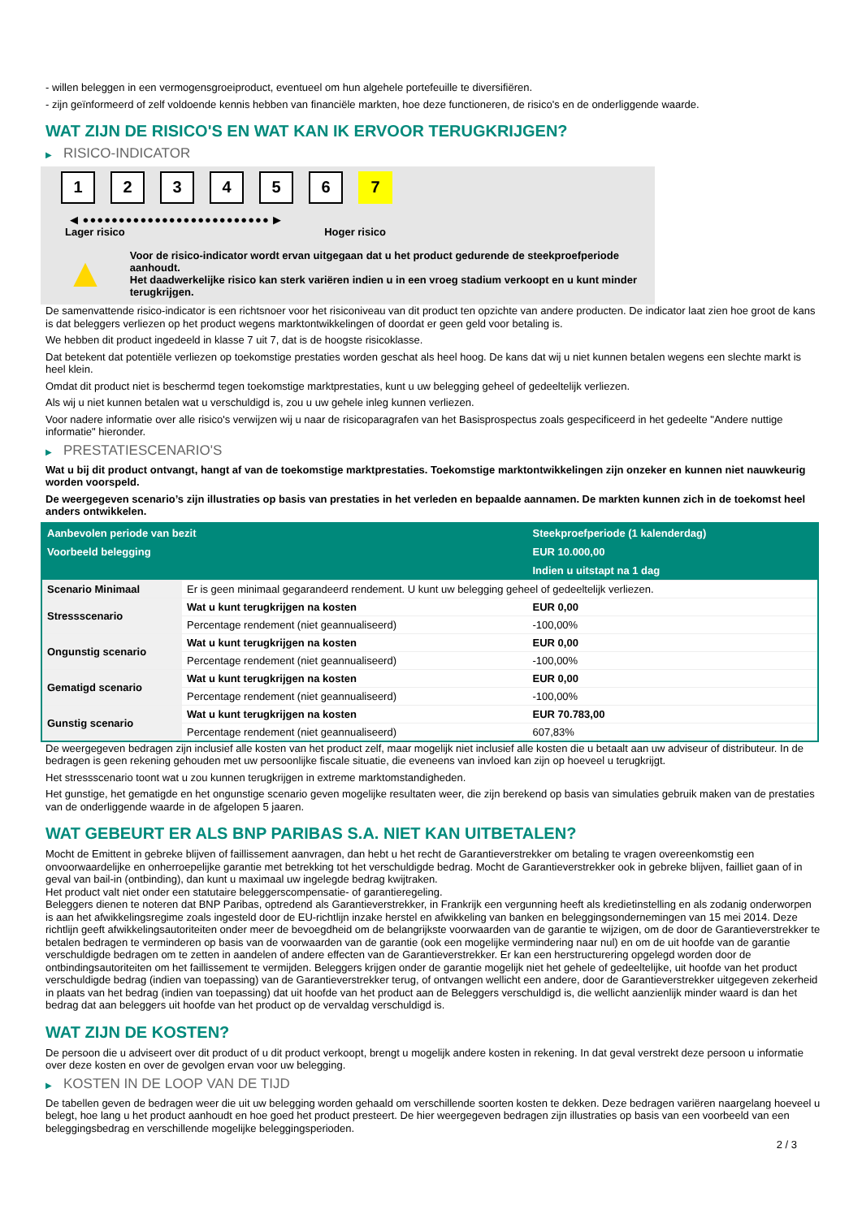- willen beleggen in een vermogensgroeiproduct, eventueel om hun algehele portefeuille te diversifiëren.
- zijn geïnformeerd of zelf voldoende kennis hebben van financiële markten, hoe deze functioneren, de risico's en de onderliggende waarde.
WAT ZIJN DE RISICO'S EN WAT KAN IK ERVOOR TERUGKRIJGEN?
▶ RISICO-INDICATOR
1 2 3 4 5 6 7
◀ ●●●●●●●●●●●●●●●●●●●●●●●●●● ▶
Lager risico Hoger risico
▲
Voor de risico-indicator wordt ervan uitgegaan dat u het product gedurende de steekproefperiode aanhoudt.
Het daadwerkelijke risico kan sterk variëren indien u in een vroeg stadium verkoopt en u kunt minder terugkrijgen.
De samenvattende risico-indicator is een richtsnoer voor het risiconiveau van dit product ten opzichte van andere producten. De indicator laat zien hoe groot de kans is dat beleggers verliezen op het product wegens marktontwikkelingen of doordat er geen geld voor betaling is.
We hebben dit product ingedeeld in klasse 7 uit 7, dat is de hoogste risicoklasse.
Dat betekent dat potentiële verliezen op toekomstige prestaties worden geschat als heel hoog. De kans dat wij u niet kunnen betalen wegens een slechte markt is heel klein.
Omdat dit product niet is beschermd tegen toekomstige marktprestaties, kunt u uw belegging geheel of gedeeltelijk verliezen.
Als wij u niet kunnen betalen wat u verschuldigd is, zou u uw gehele inleg kunnen verliezen.
Voor nadere informatie over alle risico's verwijzen wij u naar de risicoparagrafen van het Basisprospectus zoals gespecificeerd in het gedeelte "Andere nuttige informatie" hieronder.
▶ PRESTATIESCENARIO'S
Wat u bij dit product ontvangt, hangt af van de toekomstige marktprestaties. Toekomstige marktontwikkelingen zijn onzeker en kunnen niet nauwkeurig worden voorspeld.
De weergegeven scenario’s zijn illustraties op basis van prestaties in het verleden en bepaalde aannamen. De markten kunnen zich in de toekomst heel anders ontwikkelen.
| Aanbevolen periode van bezit | | Steekproefperiode (1 kalenderdag) |
| --- | --- | --- |
| Voorbeeld belegging | | EUR 10.000,00 |
| | | Indien u uitstapt na 1 dag |
| Scenario Minimaal | Er is geen minimaal gegarandeerd rendement. U kunt uw belegging geheel of gedeeltelijk verliezen. | |
| Stressscenario | Wat u kunt terugkrijgen na kosten | EUR 0,00 |
| | Percentage rendement (niet geannualiseerd) | -100,00% |
| Ongunstig scenario | Wat u kunt terugkrijgen na kosten | EUR 0,00 |
| | Percentage rendement (niet geannualiseerd) | -100,00% |
| Gematigd scenario | Wat u kunt terugkrijgen na kosten | EUR 0,00 |
| | Percentage rendement (niet geannualiseerd) | -100,00% |
| Gunstig scenario | Wat u kunt terugkrijgen na kosten | EUR 70.783,00 |
| | Percentage rendement (niet geannualiseerd) | 607,83% |
De weergegeven bedragen zijn inclusief alle kosten van het product zelf, maar mogelijk niet inclusief alle kosten die u betaalt aan uw adviseur of distributeur. In de bedragen is geen rekening gehouden met uw persoonlijke fiscale situatie, die eveneens van invloed kan zijn op hoeveel u terugkrijgt.
Het stressscenario toont wat u zou kunnen terugkrijgen in extreme marktomstandigheden.
Het gunstige, het gematigde en het ongunstige scenario geven mogelijke resultaten weer, die zijn berekend op basis van simulaties gebruik maken van de prestaties van de onderliggende waarde in de afgelopen 5 jaaren.
WAT GEBEURT ER ALS BNP PARIBAS S.A. NIET KAN UITBETALEN?
Mocht de Emittent in gebreke blijven of faillissement aanvragen, dan hebt u het recht de Garantieverstrekker om betaling te vragen overeenkomstig een onvoorwaardelijke en onherroepelijke garantie met betrekking tot het verschuldigde bedrag. Mocht de Garantieverstrekker ook in gebreke blijven, failliet gaan of in geval van bail-in (ontbinding), dan kunt u maximaal uw ingelegde bedrag kwijtraken.
Het product valt niet onder een statutaire beleggerscompensatie- of garantieregeling.
Beleggers dienen te noteren dat BNP Paribas, optredend als Garantieverstrekker, in Frankrijk een vergunning heeft als kredietinstelling en als zodanig onderworpen is aan het afwikkelingsregime zoals ingesteld door de EU-richtlijn inzake herstel en afwikkeling van banken en beleggingsondernemingen van 15 mei 2014. Deze richtlijn geeft afwikkelingsautoriteiten onder meer de bevoegdheid om de belangrijkste voorwaarden van de garantie te wijzigen, om de door de Garantieverstrekker te betalen bedragen te verminderen op basis van de voorwaarden van de garantie (ook een mogelijke vermindering naar nul) en om de uit hoofde van de garantie verschuldigde bedragen om te zetten in aandelen of andere effecten van de Garantieverstrekker. Er kan een herstructurering opgelegd worden door de ontbindingsautoriteiten om het faillissement te vermijden. Beleggers krijgen onder de garantie mogelijk niet het gehele of gedeeltelijke, uit hoofde van het product verschuldigde bedrag (indien van toepassing) van de Garantieverstrekker terug, of ontvangen wellicht een andere, door de Garantieverstrekker uitgegeven zekerheid in plaats van het bedrag (indien van toepassing) dat uit hoofde van het product aan de Beleggers verschuldigd is, die wellicht aanzienlijk minder waard is dan het bedrag dat aan beleggers uit hoofde van het product op de vervaldag verschuldigd is.
WAT ZIJN DE KOSTEN?
De persoon die u adviseert over dit product of u dit product verkoopt, brengt u mogelijk andere kosten in rekening. In dat geval verstrekt deze persoon u informatie over deze kosten en over de gevolgen ervan voor uw belegging.
▶ KOSTEN IN DE LOOP VAN DE TIJD
De tabellen geven de bedragen weer die uit uw belegging worden gehaald om verschillende soorten kosten te dekken. Deze bedragen variëren naargelang hoeveel u belegt, hoe lang u het product aanhoudt en hoe goed het product presteert. De hier weergegeven bedragen zijn illustraties op basis van een voorbeeld van een beleggingsbedrag en verschillende mogelijke beleggingsperioden.
2 / 3